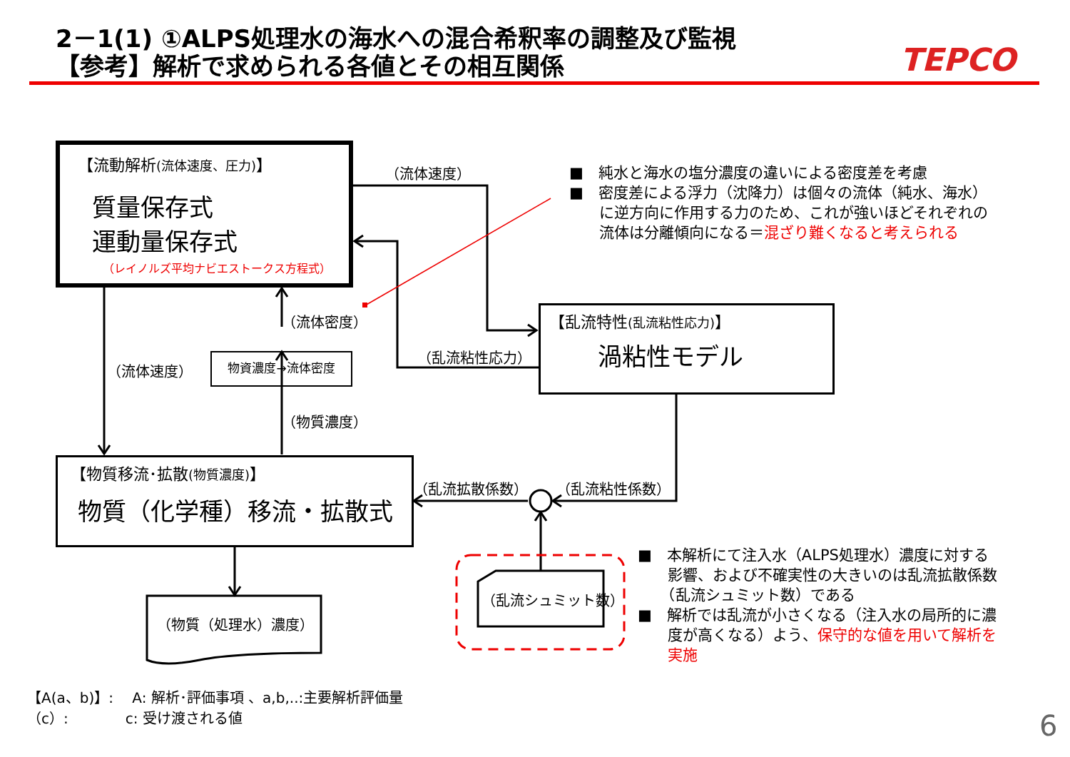2－1(1) ①ALPS処理水の海水への混合希釈率の調整及び監視
【参考】解析で求められる各値とその相互関係 TEPCO
【流動解析(流体速度、圧力)】
質量保存式
運動量保存式
（レイノルズ平均ナビエストークス方程式）
【乱流特性(乱流粘性応力)】
渦粘性モデル
物資濃度→流体密度
【物質移流･拡散(物質濃度)】
物質（化学種）移流・拡散式
（流体速度）
（流体密度）
（流体速度）
（乱流粘性応力）
（物質濃度）
（乱流拡散係数） （乱流粘性係数）
（物質（処理水）濃度）
（乱流シュミット数）
■　純水と海水の塩分濃度の違いによる密度差を考慮
■　密度差による浮力（沈降力）は個々の流体（純水、海水）
　　に逆方向に作用する力のため、これが強いほどそれぞれの
　　流体は分離傾向になる＝混ざり難くなると考えられる
■　本解析にて注入水（ALPS処理水）濃度に対する
　　影響、および不確実性の大きいのは乱流拡散係数
　　（乱流シュミット数）である
■　解析では乱流が小さくなる（注入水の局所的に濃
　　度が高くなる）よう、保守的な値を用いて解析を
　　実施
【A(a、b)】:　 A: 解析･評価事項 、a,b,..:主要解析評価量
（c）:　　　　c: 受け渡される値
6